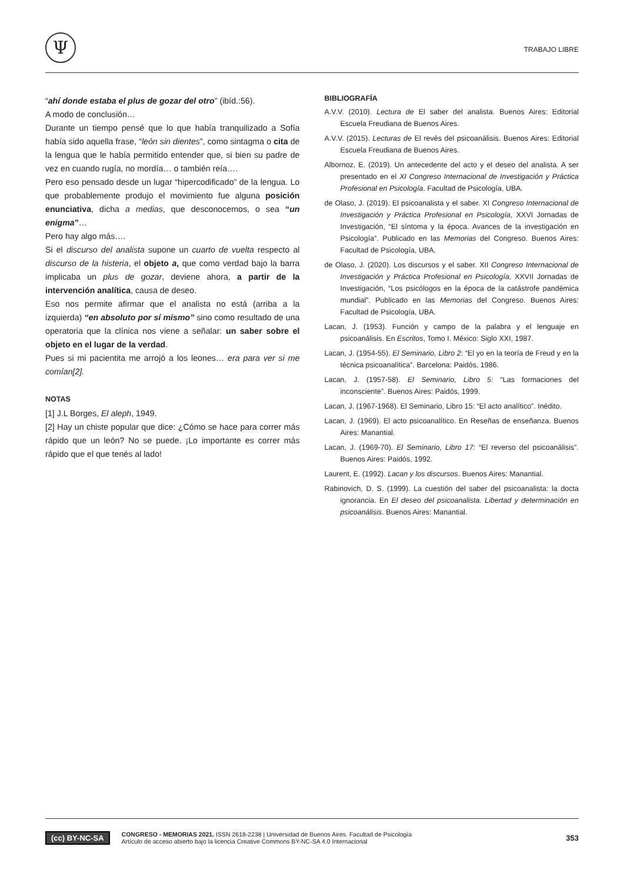Ψ
TRABAJO LIBRE
“ahí donde estaba el plus de gozar del otro” (ibíd.:56).
A modo de conclusión…
Durante un tiempo pensé que lo que había tranquilizado a Sofía había sido aquella frase, “león sin dientes”, como sintagma o cita de la lengua que le había permitido entender que, si bien su padre de vez en cuando rugía, no mordía… o también reía….
Pero eso pensado desde un lugar “hipercodificado” de la lengua. Lo que probablemente produjo el movimiento fue alguna posición enunciativa, dicha a medias, que desconocemos, o sea “un enigma”…
Pero hay algo más….
Si el discurso del analista supone un cuarto de vuelta respecto al discurso de la histeria, el objeto a, que como verdad bajo la barra implicaba un plus de gozar, deviene ahora, a partir de la intervención analítica, causa de deseo.
Eso nos permite afirmar que el analista no está (arriba a la izquierda) “en absoluto por sí mismo” sino como resultado de una operatoria que la clínica nos viene a señalar: un saber sobre el objeto en el lugar de la verdad.
Pues si mi pacientita me arrojó a los leones… era para ver si me comían[2].
NOTAS
[1] J.L Borges, El aleph, 1949.
[2] Hay un chiste popular que dice: ¿Cómo se hace para correr más rápido que un león? No se puede. ¡Lo importante es correr más rápido que el que tenés al lado!
BIBLIOGRAFÍA
A.V.V. (2010). Lectura de El saber del analista. Buenos Aires: Editorial Escuela Freudiana de Buenos Aires.
A.V.V. (2015). Lecturas de El revés del psicoanálisis. Buenos Aires: Editorial Escuela Freudiana de Buenos Aires.
Albornoz, E. (2019). Un antecedente del acto y el deseo del analista. A ser presentado en el XI Congreso Internacional de Investigación y Práctica Profesional en Psicología. Facultad de Psicología, UBA.
de Olaso, J. (2019). El psicoanalista y el saber. XI Congreso Internacional de Investigación y Práctica Profesional en Psicología, XXVI Jornadas de Investigación, “El síntoma y la época. Avances de la investigación en Psicología”. Publicado en las Memorias del Congreso. Buenos Aires: Facultad de Psicología, UBA.
de Olaso, J. (2020). Los discursos y el saber. XII Congreso Internacional de Investigación y Práctica Profesional en Psicología, XXVII Jornadas de Investigación, “Los psicólogos en la época de la catástrofe pandémica mundial”. Publicado en las Memorias del Congreso. Buenos Aires: Facultad de Psicología, UBA.
Lacan, J. (1953). Función y campo de la palabra y el lenguaje en psicoanálisis. En Escritos, Tomo I. México: Siglo XXI, 1987.
Lacan, J. (1954-55). El Seminario, Libro 2: “El yo en la teoría de Freud y en la técnica psicoanalítica”. Barcelona: Paidós, 1986.
Lacan, J. (1957-58). El Seminario, Libro 5: “Las formaciones del inconsciente”. Buenos Aires: Paidós, 1999.
Lacan, J. (1967-1968). El Seminario, Libro 15: “El acto analítico”. Inédito.
Lacan, J. (1969). El acto psicoanalítico. En Reseñas de enseñanza. Buenos Aires: Manantial.
Lacan, J. (1969-70). El Seminario, Libro 17: “El reverso del psicoanálisis”. Buenos Aires: Paidós, 1992.
Laurent, E. (1992). Lacan y los discursos. Buenos Aires: Manantial.
Rabinovich, D. S. (1999). La cuestión del saber del psicoanalista: la docta ignorancia. En El deseo del psicoanalista. Libertad y determinación en psicoanálisis. Buenos Aires: Manantial.
(cc) BY-NC-SA
CONGRESO - MEMORIAS 2021. ISSN 2618-2238 | Universidad de Buenos Aires. Facultad de Psicología
Artículo de acceso abierto bajo la licencia Creative Commons BY-NC-SA 4.0 Internacional
353